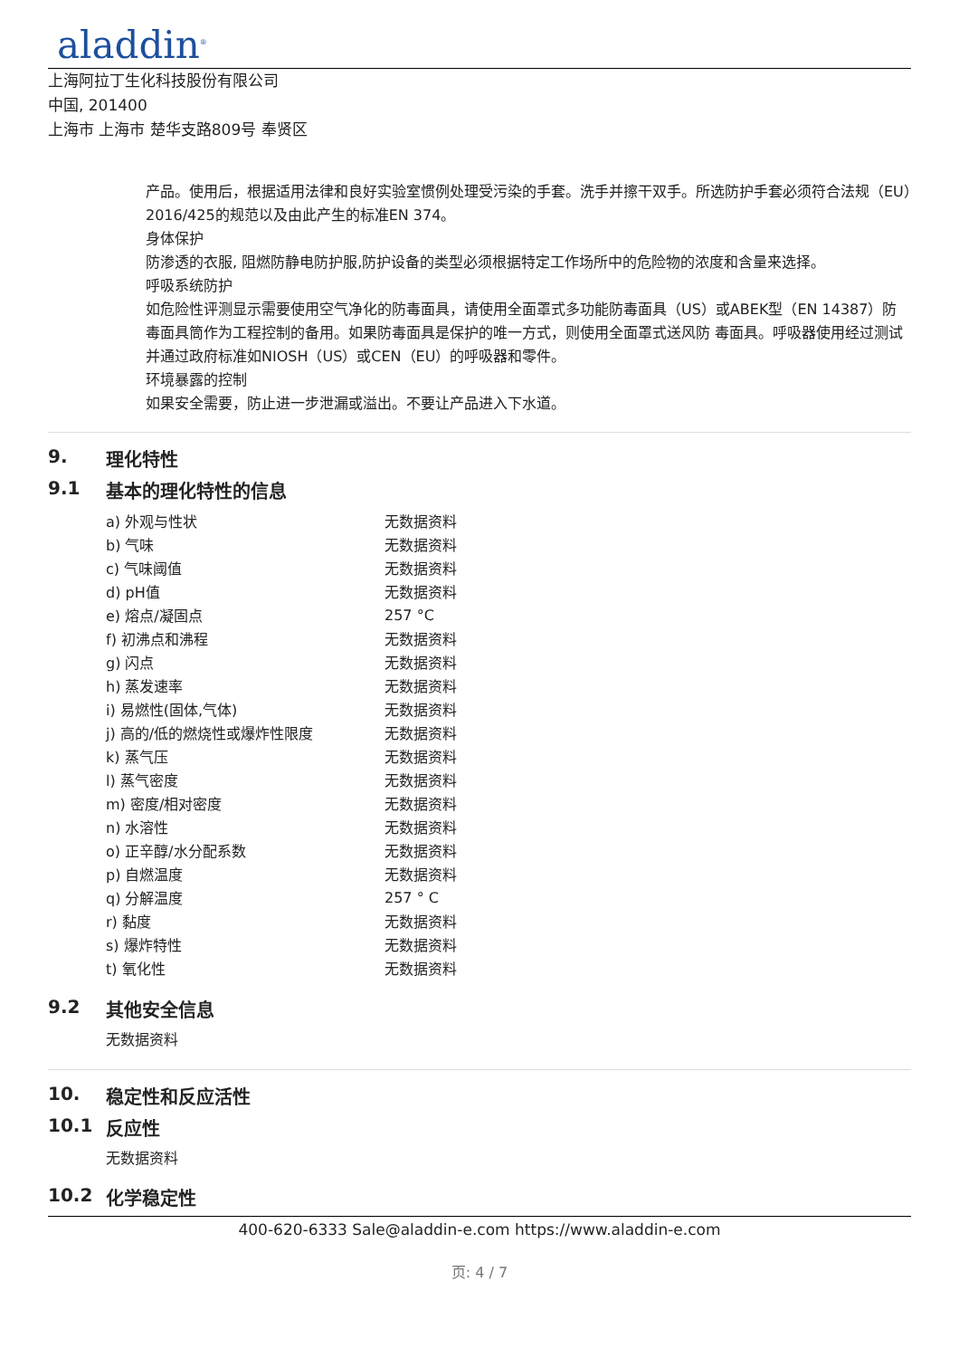aladdin<sup>®</sup>
上海阿拉丁生化科技股份有限公司
中国, 201400
上海市 上海市 楚华支路809号 奉贤区
产品。使用后，根据适用法律和良好实验室惯例处理受污染的手套。洗手并擦干双手。所选防护手套必须符合法规（EU）2016/425的规范以及由此产生的标准EN 374。
身体保护
防渗透的衣服, 阻燃防静电防护服,防护设备的类型必须根据特定工作场所中的危险物的浓度和含量来选择。
呼吸系统防护
如危险性评测显示需要使用空气净化的防毒面具，请使用全面罩式多功能防毒面具（US）或ABEK型（EN 14387）防毒面具筒作为工程控制的备用。如果防毒面具是保护的唯一方式，则使用全面罩式送风防 毒面具。呼吸器使用经过测试并通过政府标准如NIOSH（US）或CEN（EU）的呼吸器和零件。
环境暴露的控制
如果安全需要，防止进一步泄漏或溢出。不要让产品进入下水道。
9. 理化特性
9.1 基本的理化特性的信息
| a) 外观与性状 | 无数据资料 |
| b) 气味 | 无数据资料 |
| c) 气味阈值 | 无数据资料 |
| d) pH值 | 无数据资料 |
| e) 熔点/凝固点 | 257 °C |
| f) 初沸点和沸程 | 无数据资料 |
| g) 闪点 | 无数据资料 |
| h) 蒸发速率 | 无数据资料 |
| i) 易燃性(固体,气体) | 无数据资料 |
| j) 高的/低的燃烧性或爆炸性限度 | 无数据资料 |
| k) 蒸气压 | 无数据资料 |
| l) 蒸气密度 | 无数据资料 |
| m) 密度/相对密度 | 无数据资料 |
| n) 水溶性 | 无数据资料 |
| o) 正辛醇/水分配系数 | 无数据资料 |
| p) 自燃温度 | 无数据资料 |
| q) 分解温度 | 257 ° C |
| r) 黏度 | 无数据资料 |
| s) 爆炸特性 | 无数据资料 |
| t) 氧化性 | 无数据资料 |
9.2 其他安全信息
无数据资料
10. 稳定性和反应活性
10.1 反应性
无数据资料
10.2 化学稳定性
400-620-6333 Sale@aladdin-e.com https://www.aladdin-e.com
页: 4 / 7